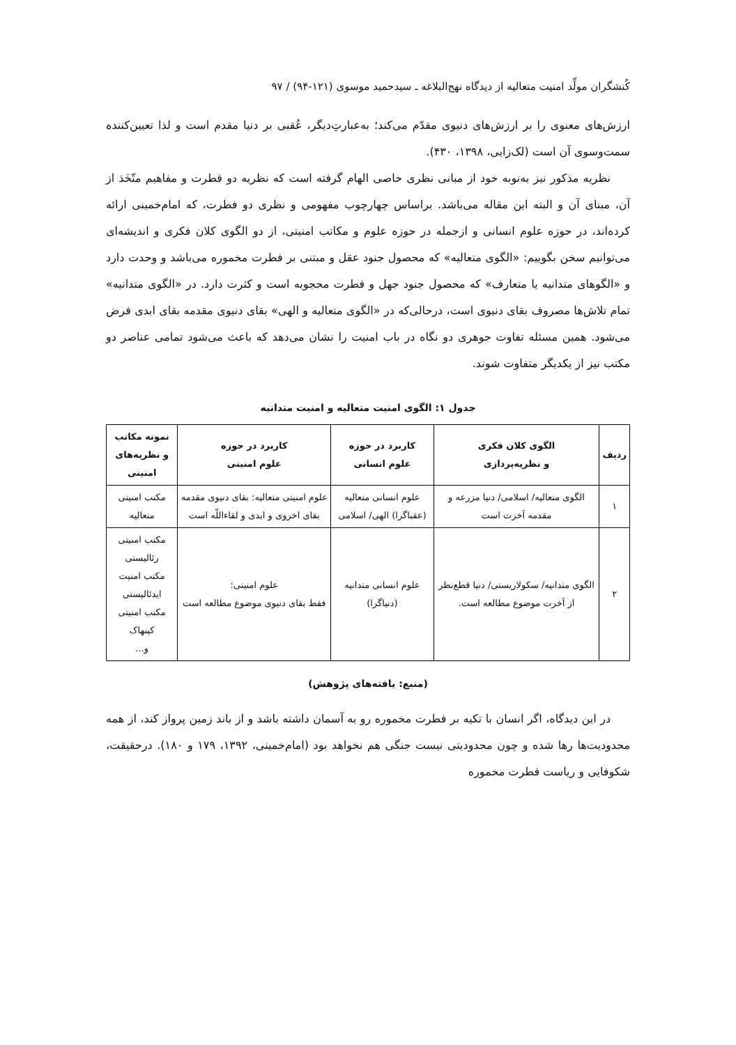کُنشگران مولِّد امنیت متعالیه از دیدگاه نهج‌البلاغه ـ سیدحمید موسوی (۱۲۱-۹۴) / ۹۷
ارزش‌های معنوی را بر ارزش‌های دنیوی مقدّم می‌کند؛ به‌عبارتِ‌دیگر، عُقبی بر دنیا مقدم است و لذا تعیین‌کننده سمت‌وسوی آن است (لک‌زایی، ۱۳۹۸، ۴۳۰).
نظریه مذکور نیز به‌نوبه خود از مبانی نظری خاصی الهام گرفته است که نظریه دو فطرت و مفاهیم متّخَذ از آن، مبنای آن و البته این مقاله می‌باشد. براساس چهارچوب مفهومی و نظری دو فطرت، که امام‌خمینی ارائه کرده‌اند، در حوزه علوم انسانی و ازجمله در حوزه علوم و مکاتب امنیتی، از دو الگوی کلان فکری و اندیشه‌ای می‌توانیم سخن بگوییم: «الگوی متعالیه» که محصول جنود عقل و مبتنی بر فطرت مخموره می‌باشد و وحدت دارد و «الگوهای متدانیه یا متعارف» که محصول جنود جهل و فطرت محجوبه است و کثرت دارد. در «الگوی متدانیه» تمام تلاش‌ها مصروف بقای دنیوی است، درحالی‌که در «الگوی متعالیه و الهی» بقای دنیوی مقدمه بقای ابدی فرض می‌شود. همین مسئله تفاوت جوهری دو نگاه در باب امنیت را نشان می‌دهد که باعث می‌شود تمامی عناصر دو مکتب نیز از یکدیگر متفاوت شوند.
جدول ۱: الگوی امنیت متعالیه و امنیت متدانیه
| ردیف | الگوی کلان فکری و نظریه‌پردازی | کاربرد در حوزه علوم انسانی | کاربرد در حوزه علوم امنیتی | نمونه مکاتب و نظریه‌های امنیتی |
| --- | --- | --- | --- | --- |
| ۱ | الگوی متعالیه/ اسلامی/ دنیا مزرعه و مقدمه آخرت است | علوم انسانی متعالیه (عقباگرا) الهی/ اسلامی | علوم امنیتی متعالیه: بقای دنیوی مقدمه بقای اخروی و ابدی و لقاءاللّه است | مکتب امنیتی متعالیه |
| ۲ | الگوی متدانیه/ سکولاریستی/ دنیا قطع‌نظر از آخرت موضوع مطالعه است. | علوم انسانی متدانیه (دنیاگرا) | علوم امنیتی: فقط بقای دنیوی موضوع مطالعه است | مکتب امنیتی رئالیستی مکتب امنیت ایدئالیستی مکتب امنیتی کپنهاک و... |
(منبع: یافته‌های پژوهش)
در این دیدگاه، اگر انسان با تکیه بر فطرت مخموره رو به آسمان داشته باشد و از باند زمین پرواز کند، از همه محدودیت‌ها رها شده و چون محدودیتی نیست جنگی هم نخواهد بود (امام‌خمینی، ۱۳۹۲، ۱۷۹ و ۱۸۰). درحقیقت، شکوفایی و ریاست فطرت مخموره